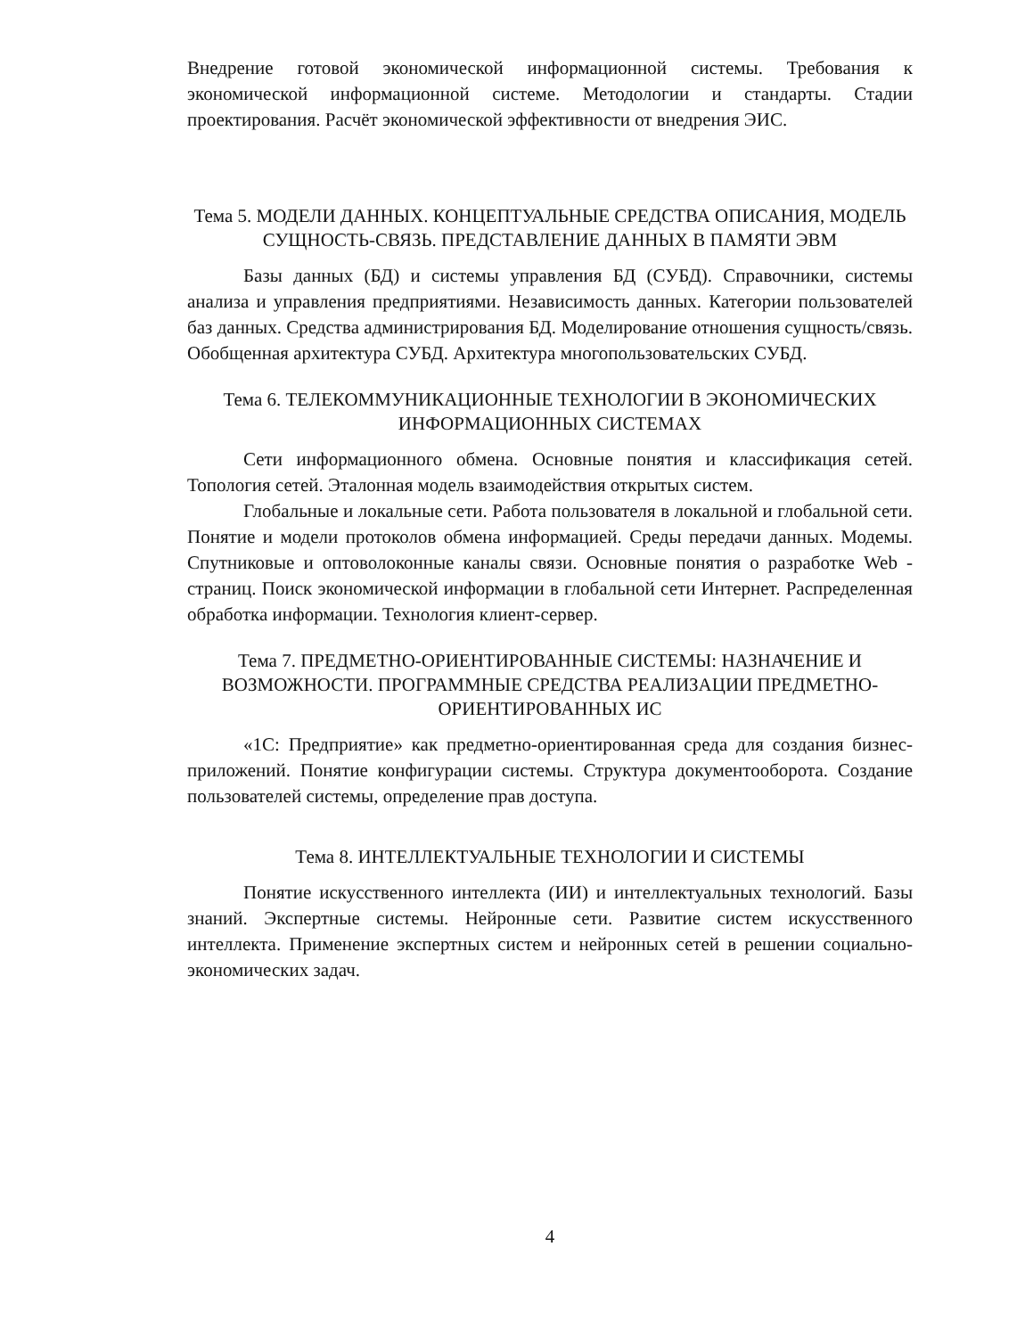Внедрение готовой экономической информационной системы. Требования к экономической информационной системе. Методологии и стандарты. Стадии проектирования. Расчёт экономической эффективности от внедрения ЭИС.
Тема 5. МОДЕЛИ ДАННЫХ. КОНЦЕПТУАЛЬНЫЕ СРЕДСТВА ОПИСАНИЯ, МОДЕЛЬ СУЩНОСТЬ-СВЯЗЬ. ПРЕДСТАВЛЕНИЕ ДАННЫХ В ПАМЯТИ ЭВМ
Базы данных (БД) и системы управления БД (СУБД). Справочники, системы анализа и управления предприятиями. Независимость данных. Категории пользователей баз данных. Средства администрирования БД. Моделирование отношения сущность/связь. Обобщенная архитектура СУБД. Архитектура многопользовательских СУБД.
Тема 6. ТЕЛЕКОММУНИКАЦИОННЫЕ ТЕХНОЛОГИИ В ЭКОНОМИЧЕСКИХ ИНФОРМАЦИОННЫХ СИСТЕМАХ
Сети информационного обмена. Основные понятия и классификация сетей. Топология сетей. Эталонная модель взаимодействия открытых систем.
Глобальные и локальные сети. Работа пользователя в локальной и глобальной сети. Понятие и модели протоколов обмена информацией. Среды передачи данных. Модемы. Спутниковые и оптоволоконные каналы связи. Основные понятия о разработке Web - страниц. Поиск экономической информации в глобальной сети Интернет. Распределенная обработка информации. Технология клиент-сервер.
Тема 7. ПРЕДМЕТНО-ОРИЕНТИРОВАННЫЕ СИСТЕМЫ: НАЗНАЧЕНИЕ И ВОЗМОЖНОСТИ. ПРОГРАММНЫЕ СРЕДСТВА РЕАЛИЗАЦИИ ПРЕДМЕТНО-ОРИЕНТИРОВАННЫХ ИС
«1С: Предприятие» как предметно-ориентированная среда для создания бизнес-приложений. Понятие конфигурации системы. Структура документооборота. Создание пользователей системы, определение прав доступа.
Тема 8. ИНТЕЛЛЕКТУАЛЬНЫЕ ТЕХНОЛОГИИ И СИСТЕМЫ
Понятие искусственного интеллекта (ИИ) и интеллектуальных технологий. Базы знаний. Экспертные системы. Нейронные сети. Развитие систем искусственного интеллекта. Применение экспертных систем и нейронных сетей в решении социально-экономических задач.
4